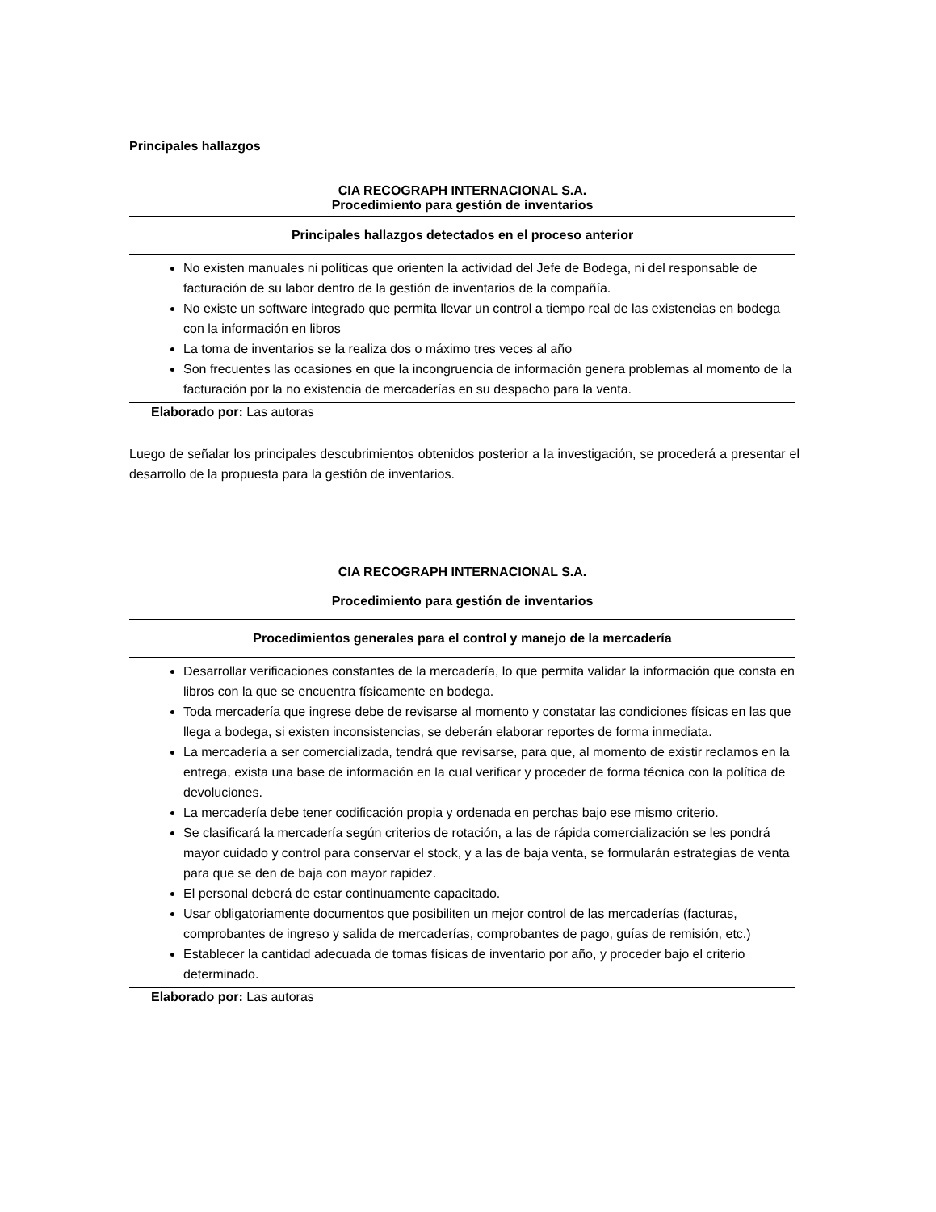Principales hallazgos
| CIA RECOGRAPH INTERNACIONAL S.A. Procedimiento para gestión de inventarios |
| Principales hallazgos detectados en el proceso anterior |
| No existen manuales ni políticas que orienten la actividad del Jefe de Bodega, ni del responsable de facturación de su labor dentro de la gestión de inventarios de la compañía. No existe un software integrado que permita llevar un control a tiempo real de las existencias en bodega con la información en libros La toma de inventarios se la realiza dos o máximo tres veces al año Son frecuentes las ocasiones en que la incongruencia de información genera problemas al momento de la facturación por la no existencia de mercaderías en su despacho para la venta. |
Elaborado por: Las autoras
Luego de señalar los principales descubrimientos obtenidos posterior a la investigación, se procederá a presentar el desarrollo de la propuesta para la gestión de inventarios.
| CIA RECOGRAPH INTERNACIONAL S.A. Procedimiento para gestión de inventarios |
| Procedimientos generales para el control y manejo de la mercadería |
| Desarrollar verificaciones constantes de la mercadería, lo que permita validar la información que consta en libros con la que se encuentra físicamente en bodega. Toda mercadería que ingrese debe de revisarse al momento y constatar las condiciones físicas en las que llega a bodega, si existen inconsistencias, se deberán elaborar reportes de forma inmediata. La mercadería a ser comercializada, tendrá que revisarse, para que, al momento de existir reclamos en la entrega, exista una base de información en la cual verificar y proceder de forma técnica con la política de devoluciones. La mercadería debe tener codificación propia y ordenada en perchas bajo ese mismo criterio. Se clasificará la mercadería según criterios de rotación, a las de rápida comercialización se les pondrá mayor cuidado y control para conservar el stock, y a las de baja venta, se formularán estrategias de venta para que se den de baja con mayor rapidez. El personal deberá de estar continuamente capacitado. Usar obligatoriamente documentos que posibiliten un mejor control de las mercaderías (facturas, comprobantes de ingreso y salida de mercaderías, comprobantes de pago, guías de remisión, etc.) Establecer la cantidad adecuada de tomas físicas de inventario por año, y proceder bajo el criterio determinado. |
Elaborado por: Las autoras